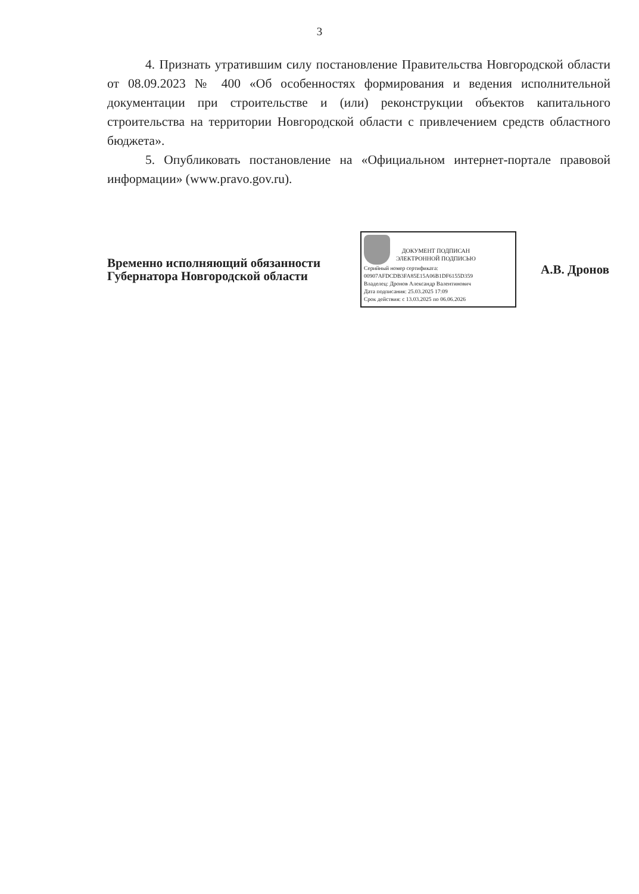3
4. Признать утратившим силу постановление Правительства Новгородской области от 08.09.2023 № 400 «Об особенностях формирования и ведения исполнительной документации при строительстве и (или) реконструкции объектов капитального строительства на территории Новгородской области с привлечением средств областного бюджета».
5. Опубликовать постановление на «Официальном интернет-портале правовой информации» (www.pravo.gov.ru).
Временно исполняющий обязанности Губернатора Новгородской области
ДОКУМЕНТ ПОДПИСАН
ЭЛЕКТРОННОЙ ПОДПИСЬЮ
Серийный номер сертификата:
00907AFDCDB3FA85E15A06B1DF6155D359
Владелец: Дронов Александр Валентинович
Дата подписания: 25.03.2025 17:09
Срок действия: с 13.03.2025 по 06.06.2026
А.В. Дронов